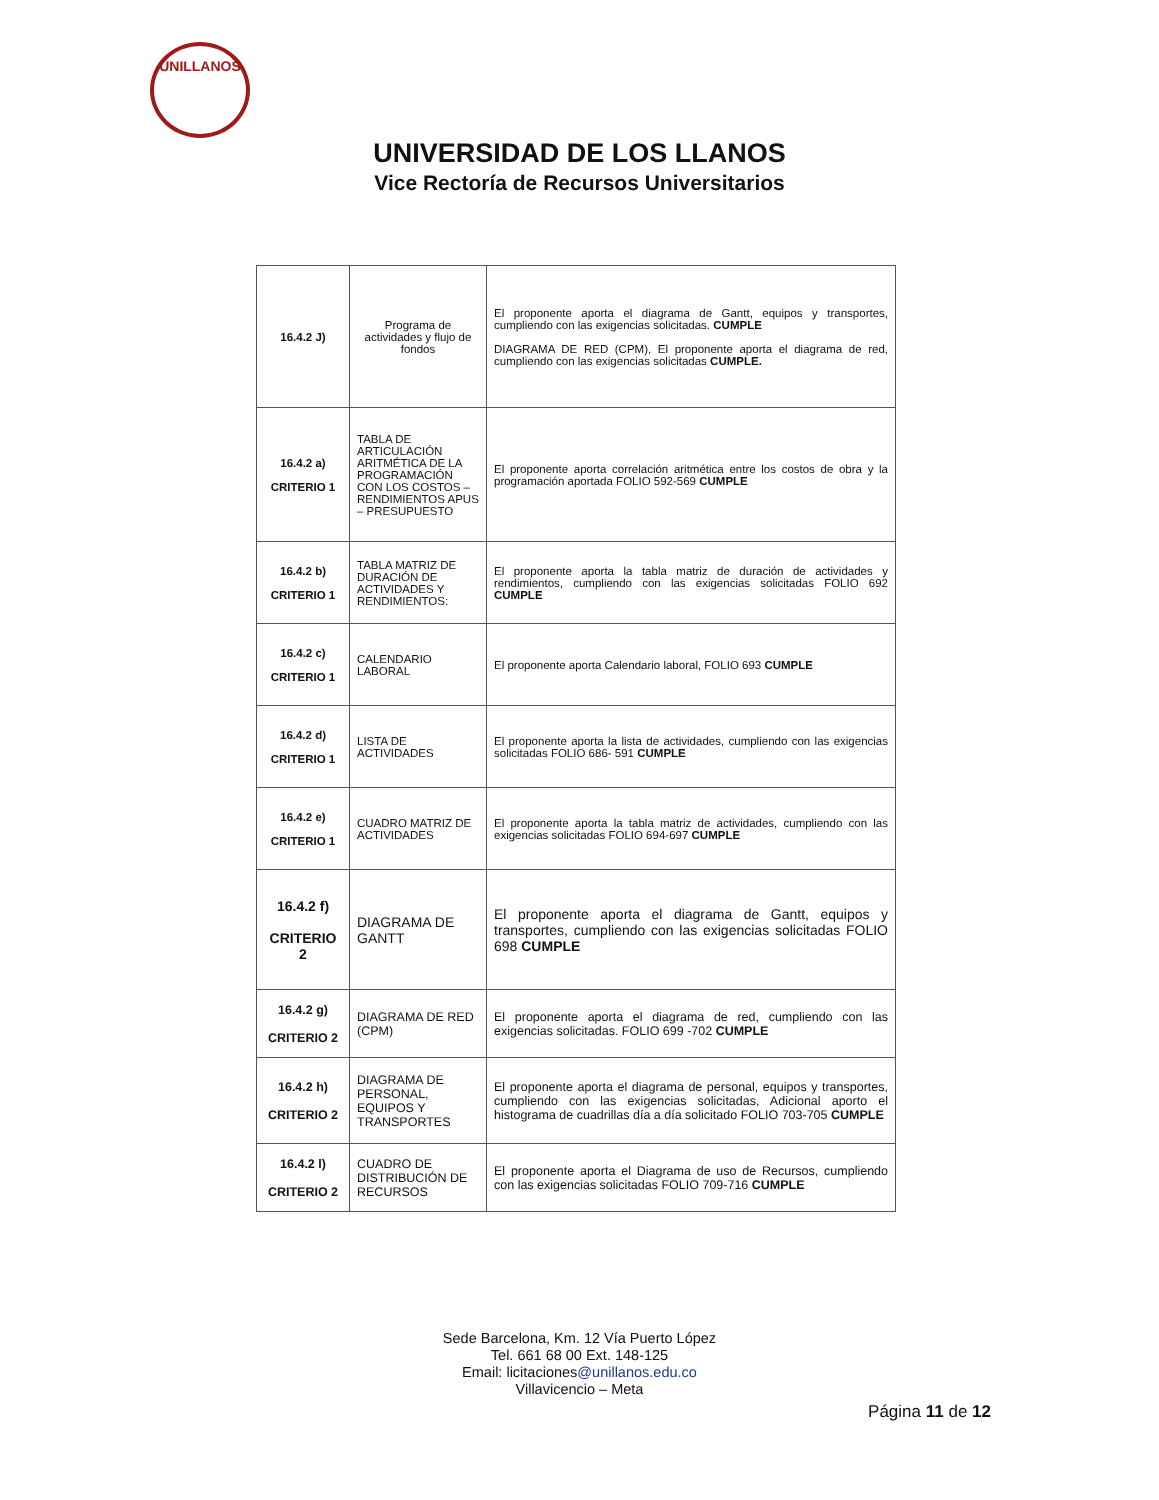UNILLANOS
UNIVERSIDAD DE LOS LLANOS
Vice Rectoría de Recursos Universitarios
| 16.4.2 J) | Programa de actividades y flujo de fondos | El proponente aporta el diagrama de Gantt, equipos y transportes, cumpliendo con las exigencias solicitadas. CUMPLE DIAGRAMA DE RED (CPM), El proponente aporta el diagrama de red, cumpliendo con las exigencias solicitadas CUMPLE. |
| 16.4.2 a) CRITERIO 1 | TABLA DE ARTICULACIÓN ARITMÉTICA DE LA PROGRAMACIÓN CON LOS COSTOS – RENDIMIENTOS APUS – PRESUPUESTO | El proponente aporta correlación aritmética entre los costos de obra y la programación aportada FOLIO 592-569 CUMPLE |
| 16.4.2 b) CRITERIO 1 | TABLA MATRIZ DE DURACIÓN DE ACTIVIDADES Y RENDIMIENTOS: | El proponente aporta la tabla matriz de duración de actividades y rendimientos, cumpliendo con las exigencias solicitadas FOLIO 692 CUMPLE |
| 16.4.2 c) CRITERIO 1 | CALENDARIO LABORAL | El proponente aporta Calendario laboral, FOLIO 693 CUMPLE |
| 16.4.2 d) CRITERIO 1 | LISTA DE ACTIVIDADES | El proponente aporta la lista de actividades, cumpliendo con las exigencias solicitadas FOLIO 686- 591 CUMPLE |
| 16.4.2 e) CRITERIO 1 | CUADRO MATRIZ DE ACTIVIDADES | El proponente aporta la tabla matriz de actividades, cumpliendo con las exigencias solicitadas FOLIO 694-697 CUMPLE |
| 16.4.2 f) CRITERIO 2 | DIAGRAMA DE GANTT | El proponente aporta el diagrama de Gantt, equipos y transportes, cumpliendo con las exigencias solicitadas FOLIO 698 CUMPLE |
| 16.4.2 g) CRITERIO 2 | DIAGRAMA DE RED (CPM) | El proponente aporta el diagrama de red, cumpliendo con las exigencias solicitadas. FOLIO 699 -702 CUMPLE |
| 16.4.2 h) CRITERIO 2 | DIAGRAMA DE PERSONAL, EQUIPOS Y TRANSPORTES | El proponente aporta el diagrama de personal, equipos y transportes, cumpliendo con las exigencias solicitadas, Adicional aporto el histograma de cuadrillas día a día solicitado FOLIO 703-705 CUMPLE |
| 16.4.2 l) CRITERIO 2 | CUADRO DE DISTRIBUCIÓN DE RECURSOS | El proponente aporta el Diagrama de uso de Recursos, cumpliendo con las exigencias solicitadas FOLIO 709-716 CUMPLE |
Sede Barcelona, Km. 12 Vía Puerto López
Tel. 661 68 00 Ext. 148-125
Email: licitaciones@unillanos.edu.co
Villavicencio – Meta
Página 11 de 12